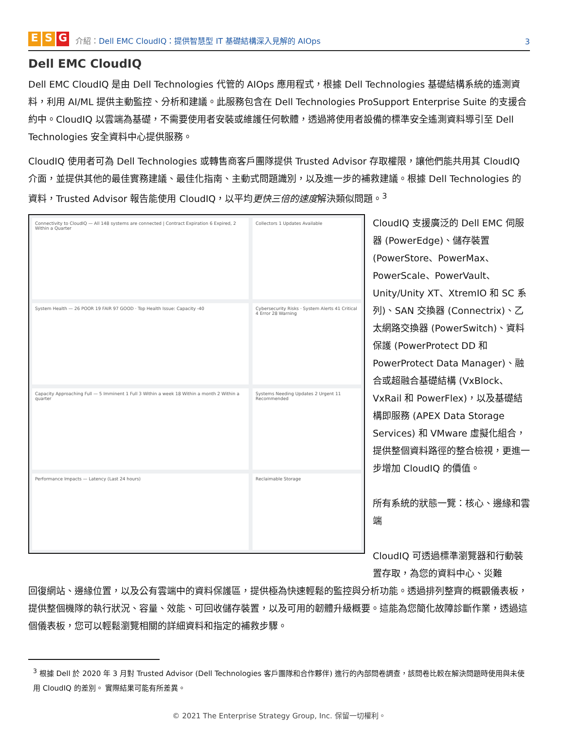E S G
介紹：Dell EMC CloudIQ：提供智慧型 IT 基礎結構深入見解的 AIOps
3
Dell EMC CloudIQ
Dell EMC CloudIQ 是由 Dell Technologies 代管的 AIOps 應用程式，根據 Dell Technologies 基礎結構系統的遙測資料，利用 AI/ML 提供主動監控、分析和建議。此服務包含在 Dell Technologies ProSupport Enterprise Suite 的支援合約中。CloudIQ 以雲端為基礎，不需要使用者安裝或維護任何軟體，透過將使用者設備的標準安全遙測資料導引至 Dell Technologies 安全資料中心提供服務。
CloudIQ 使用者可為 Dell Technologies 或轉售商客戶團隊提供 Trusted Advisor 存取權限，讓他們能共用其 CloudIQ 介面，並提供其他的最佳實務建議、最佳化指南、主動式問題識別，以及進一步的補救建議。根據 Dell Technologies 的資料，Trusted Advisor 報告能使用 CloudIQ，以平均更快三倍的速度解決類似問題。<sup>3</sup>
Connectivity to CloudIQ — All 148 systems are connected | Contract Expiration 6 Expired, 2 Within a Quarter
Collectors 1 Updates Available
System Health — 26 POOR 19 FAIR 97 GOOD · Top Health Issue: Capacity -40
Cybersecurity Risks · System Alerts 41 Critical 4 Error 28 Warning
Capacity Approaching Full — 5 Imminent 1 Full 3 Within a week 18 Within a month 2 Within a quarter
Systems Needing Updates 2 Urgent 11 Recommended
Performance Impacts — Latency (Last 24 hours)
Reclaimable Storage
CloudIQ 支援廣泛的 Dell EMC 伺服器 (PowerEdge)、儲存裝置 (PowerStore、PowerMax、PowerScale、PowerVault、Unity/Unity XT、XtremIO 和 SC 系列)、SAN 交換器 (Connectrix)、乙太網路交換器 (PowerSwitch)、資料保護 (PowerProtect DD 和 PowerProtect Data Manager)、融合或超融合基礎結構 (VxBlock、VxRail 和 PowerFlex)，以及基礎結構即服務 (APEX Data Storage Services) 和 VMware 虛擬化組合，提供整個資料路徑的整合檢視，更進一步增加 CloudIQ 的價值。
所有系統的狀態一覽：核心、邊緣和雲端
CloudIQ 可透過標準瀏覽器和行動裝置存取，為您的資料中心、災難
回復網站、邊緣位置，以及公有雲端中的資料保護區，提供極為快速輕鬆的監控與分析功能。透過排列整齊的概觀儀表板，提供整個機隊的執行狀況、容量、效能、可回收儲存裝置，以及可用的韌體升級概要。這能為您簡化故障診斷作業，透過這個儀表板，您可以輕鬆瀏覽相關的詳細資料和指定的補救步驟。
<sup>3</sup> 根據 Dell 於 2020 年 3 月對 Trusted Advisor (Dell Technologies 客戶團隊和合作夥伴) 進行的內部問卷調查，該問卷比較在解決問題時使用與未使用 CloudIQ 的差別。 實際結果可能有所差異。
© 2021 The Enterprise Strategy Group, Inc. 保留一切權利。